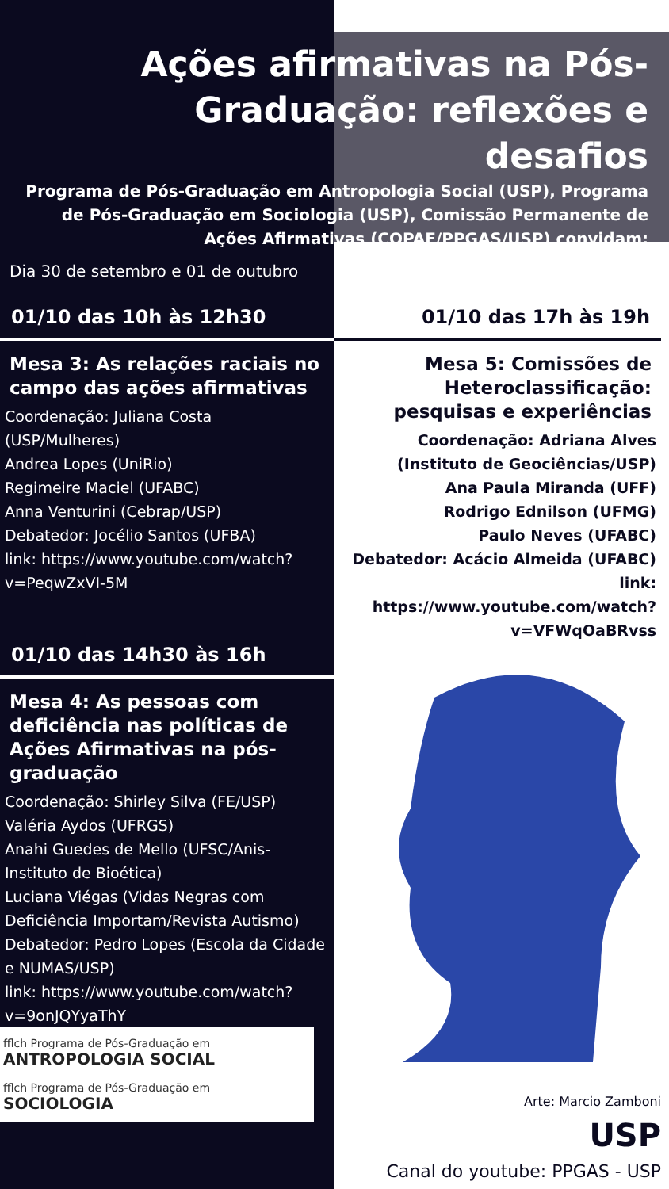Ações afirmativas na Pós-Graduação: reflexões e desafios
Programa de Pós-Graduação em Antropologia Social (USP), Programa de Pós-Graduação em Sociologia (USP), Comissão Permanente de Ações Afirmativas (COPAF/PPGAS/USP) convidam:
Dia 30 de setembro e 01 de outubro
01/10 das 10h às 12h30
Mesa 3: As relações raciais no campo das ações afirmativas
Coordenação: Juliana Costa (USP/Mulheres)
Andrea Lopes (UniRio)
Regimeire Maciel (UFABC)
Anna Venturini (Cebrap/USP)
Debatedor: Jocélio Santos (UFBA)
link: https://www.youtube.com/watch?v=PeqwZxVI-5M
01/10 das 14h30 às 16h
Mesa 4: As pessoas com deficiência nas políticas de Ações Afirmativas na pós-graduação
Coordenação: Shirley Silva (FE/USP)
Valéria Aydos (UFRGS)
Anahi Guedes de Mello (UFSC/Anis-Instituto de Bioética)
Luciana Viégas (Vidas Negras com Deficiência Importam/Revista Autismo)
Debatedor: Pedro Lopes (Escola da Cidade e NUMAS/USP)
link: https://www.youtube.com/watch?v=9onJQYyaThY
fflch Programa de Pós-Graduação em
ANTROPOLOGIA SOCIAL
fflch Programa de Pós-Graduação em
SOCIOLOGIA
01/10 das 17h às 19h
Mesa 5: Comissões de Heteroclassificação: pesquisas e experiências
Coordenação: Adriana Alves (Instituto de Geociências/USP)
Ana Paula Miranda (UFF)
Rodrigo Ednilson (UFMG)
Paulo Neves (UFABC)
Debatedor: Acácio Almeida (UFABC)
link: https://www.youtube.com/watch?v=VFWqOaBRvss
Arte: Marcio Zamboni
USP
Canal do youtube: PPGAS - USP